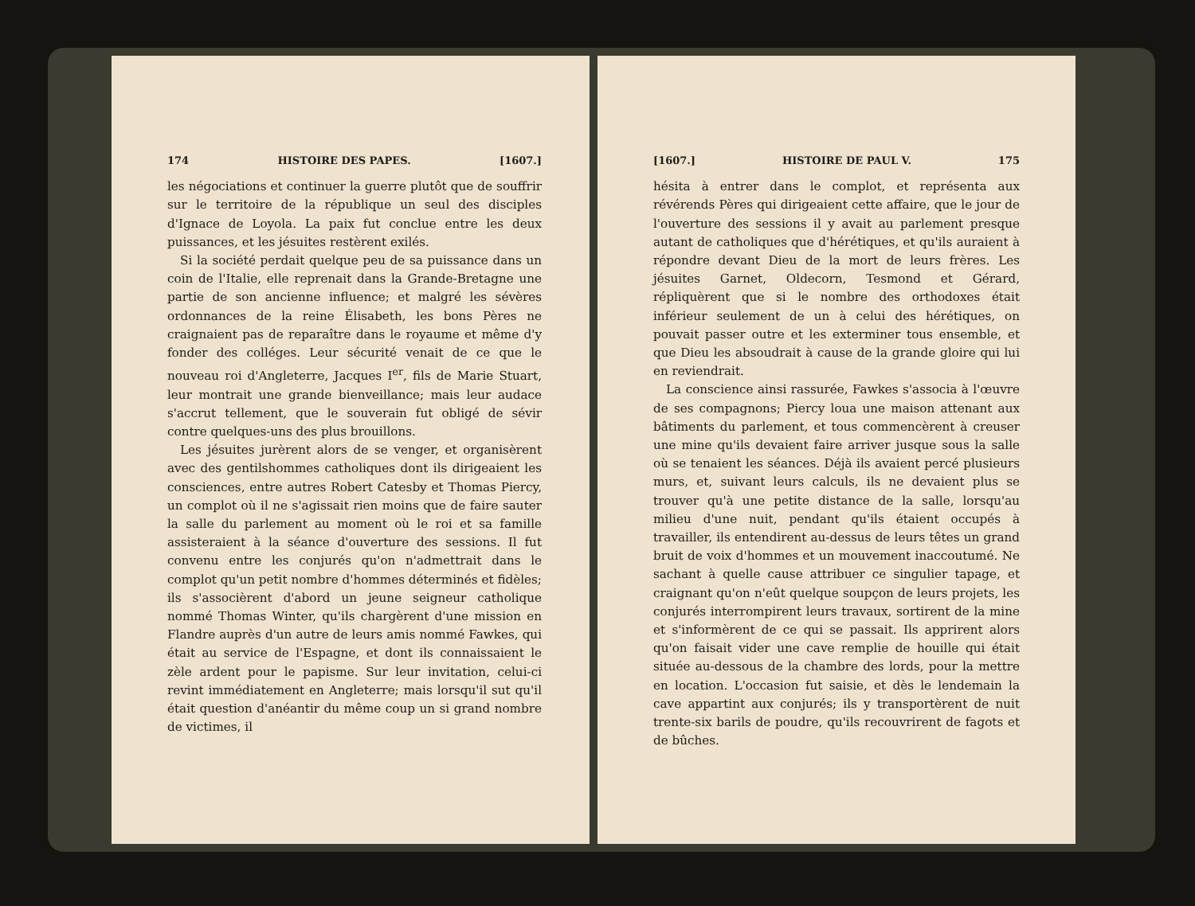174 HISTOIRE DES PAPES. [1607.]
les négociations et continuer la guerre plutôt que de souffrir sur le territoire de la république un seul des disciples d'Ignace de Loyola. La paix fut conclue entre les deux puissances, et les jésuites restèrent exilés.
Si la société perdait quelque peu de sa puissance dans un coin de l'Italie, elle reprenait dans la Grande-Bretagne une partie de son ancienne influence; et malgré les sévères ordonnances de la reine Élisabeth, les bons Pères ne craignaient pas de reparaître dans le royaume et même d'y fonder des colléges. Leur sécurité venait de ce que le nouveau roi d'Angleterre, Jacques I<sup>er</sup>, fils de Marie Stuart, leur montrait une grande bienveillance; mais leur audace s'accrut tellement, que le souverain fut obligé de sévir contre quelques-uns des plus brouillons.
Les jésuites jurèrent alors de se venger, et organisèrent avec des gentilshommes catholiques dont ils dirigeaient les consciences, entre autres Robert Catesby et Thomas Piercy, un complot où il ne s'agissait rien moins que de faire sauter la salle du parlement au moment où le roi et sa famille assisteraient à la séance d'ouverture des sessions. Il fut convenu entre les conjurés qu'on n'admettrait dans le complot qu'un petit nombre d'hommes déterminés et fidèles; ils s'associèrent d'abord un jeune seigneur catholique nommé Thomas Winter, qu'ils chargèrent d'une mission en Flandre auprès d'un autre de leurs amis nommé Fawkes, qui était au service de l'Espagne, et dont ils connaissaient le zèle ardent pour le papisme. Sur leur invitation, celui-ci revint immédiatement en Angleterre; mais lorsqu'il sut qu'il était question d'anéantir du même coup un si grand nombre de victimes, il
[1607.] HISTOIRE DE PAUL V. 175
hésita à entrer dans le complot, et représenta aux révérends Pères qui dirigeaient cette affaire, que le jour de l'ouverture des sessions il y avait au parlement presque autant de catholiques que d'hérétiques, et qu'ils auraient à répondre devant Dieu de la mort de leurs frères. Les jésuites Garnet, Oldecorn, Tesmond et Gérard, répliquèrent que si le nombre des orthodoxes était inférieur seulement de un à celui des hérétiques, on pouvait passer outre et les exterminer tous ensemble, et que Dieu les absoudrait à cause de la grande gloire qui lui en reviendrait.
La conscience ainsi rassurée, Fawkes s'associa à l'œuvre de ses compagnons; Piercy loua une maison attenant aux bâtiments du parlement, et tous commencèrent à creuser une mine qu'ils devaient faire arriver jusque sous la salle où se tenaient les séances. Déjà ils avaient percé plusieurs murs, et, suivant leurs calculs, ils ne devaient plus se trouver qu'à une petite distance de la salle, lorsqu'au milieu d'une nuit, pendant qu'ils étaient occupés à travailler, ils entendirent au-dessus de leurs têtes un grand bruit de voix d'hommes et un mouvement inaccoutumé. Ne sachant à quelle cause attribuer ce singulier tapage, et craignant qu'on n'eût quelque soupçon de leurs projets, les conjurés interrompirent leurs travaux, sortirent de la mine et s'informèrent de ce qui se passait. Ils apprirent alors qu'on faisait vider une cave remplie de houille qui était située au-dessous de la chambre des lords, pour la mettre en location. L'occasion fut saisie, et dès le lendemain la cave appartint aux conjurés; ils y transportèrent de nuit trente-six barils de poudre, qu'ils recouvrirent de fagots et de bûches.